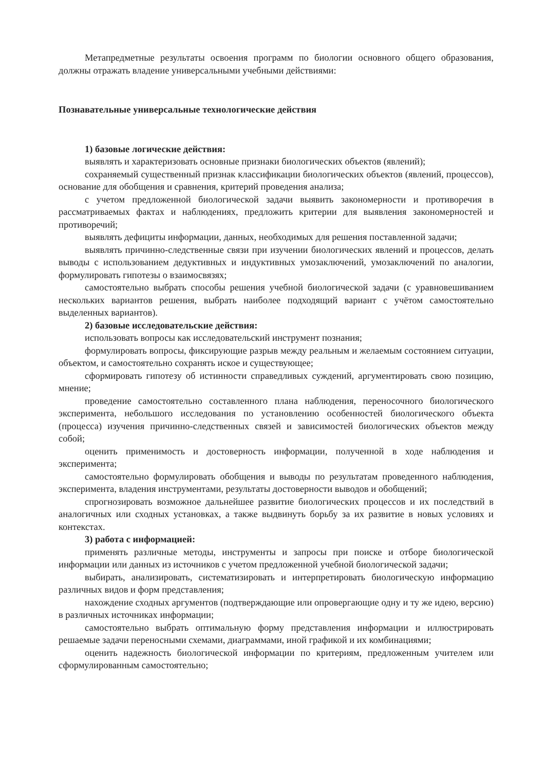Метапредметные результаты освоения программ по биологии основного общего образования, должны отражать владение универсальными учебными действиями:
Познавательные универсальные технологические действия
1) базовые логические действия:
выявлять и характеризовать основные признаки биологических объектов (явлений);
сохраняемый существенный признак классификации биологических объектов (явлений, процессов), основание для обобщения и сравнения, критерий проведения анализа;
с учетом предложенной биологической задачи выявить закономерности и противоречия в рассматриваемых фактах и наблюдениях, предложить критерии для выявления закономерностей и противоречий;
выявлять дефициты информации, данных, необходимых для решения поставленной задачи;
выявлять причинно-следственные связи при изучении биологических явлений и процессов, делать выводы с использованием дедуктивных и индуктивных умозаключений, умозаключений по аналогии, формулировать гипотезы о взаимосвязях;
самостоятельно выбрать способы решения учебной биологической задачи (с уравновешиванием нескольких вариантов решения, выбрать наиболее подходящий вариант с учётом самостоятельно выделенных вариантов).
2) базовые исследовательские действия:
использовать вопросы как исследовательский инструмент познания;
формулировать вопросы, фиксирующие разрыв между реальным и желаемым состоянием ситуации, объектом, и самостоятельно сохранять иское и существующее;
сформировать гипотезу об истинности справедливых суждений, аргументировать свою позицию, мнение;
проведение самостоятельно составленного плана наблюдения, переносочного биологического эксперимента, небольшого исследования по установлению особенностей биологического объекта (процесса) изучения причинно-следственных связей и зависимостей биологических объектов между собой;
оценить применимость и достоверность информации, полученной в ходе наблюдения и эксперимента;
самостоятельно формулировать обобщения и выводы по результатам проведенного наблюдения, эксперимента, владения инструментами, результаты достоверности выводов и обобщений;
спрогнозировать возможное дальнейшее развитие биологических процессов и их последствий в аналогичных или сходных установках, а также выдвинуть борьбу за их развитие в новых условиях и контекстах.
3) работа с информацией:
применять различные методы, инструменты и запросы при поиске и отборе биологической информации или данных из источников с учетом предложенной учебной биологической задачи;
выбирать, анализировать, систематизировать и интерпретировать биологическую информацию различных видов и форм представления;
нахождение сходных аргументов (подтверждающие или опровергающие одну и ту же идею, версию) в различных источниках информации;
самостоятельно выбрать оптимальную форму представления информации и иллюстрировать решаемые задачи переносными схемами, диаграммами, иной графикой и их комбинациями;
оценить надежность биологической информации по критериям, предложенным учителем или сформулированным самостоятельно;